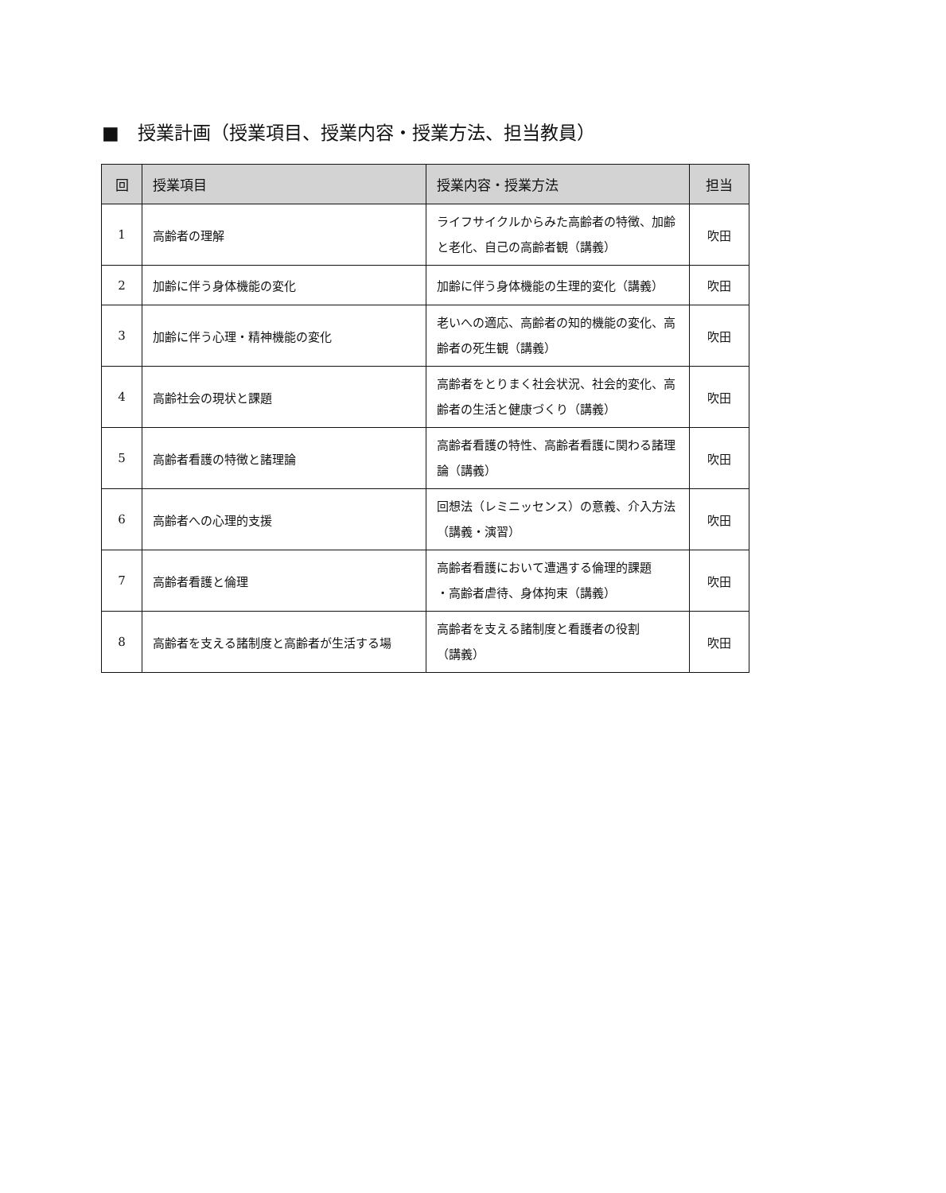■　授業計画（授業項目、授業内容・授業方法、担当教員）
| 回 | 授業項目 | 授業内容・授業方法 | 担当 |
| --- | --- | --- | --- |
| 1 | 高齢者の理解 | ライフサイクルからみた高齢者の特徴、加齢と老化、自己の高齢者観（講義） | 吹田 |
| 2 | 加齢に伴う身体機能の変化 | 加齢に伴う身体機能の生理的変化（講義） | 吹田 |
| 3 | 加齢に伴う心理・精神機能の変化 | 老いへの適応、高齢者の知的機能の変化、高齢者の死生観（講義） | 吹田 |
| 4 | 高齢社会の現状と課題 | 高齢者をとりまく社会状況、社会的変化、高齢者の生活と健康づくり（講義） | 吹田 |
| 5 | 高齢者看護の特徴と諸理論 | 高齢者看護の特性、高齢者看護に関わる諸理論（講義） | 吹田 |
| 6 | 高齢者への心理的支援 | 回想法（レミニッセンス）の意義、介入方法（講義・演習） | 吹田 |
| 7 | 高齢者看護と倫理 | 高齢者看護において遭遇する倫理的課題 ・高齢者虐待、身体拘束（講義） | 吹田 |
| 8 | 高齢者を支える諸制度と高齢者が生活する場 | 高齢者を支える諸制度と看護者の役割 （講義） | 吹田 |